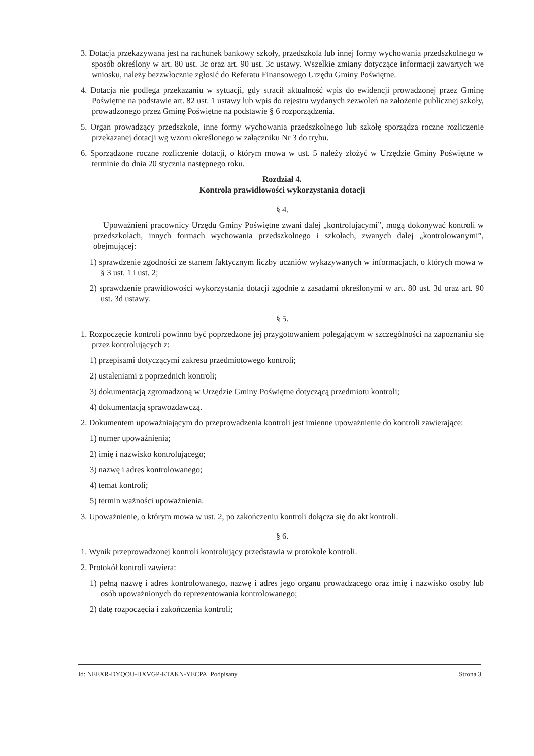3. Dotacja przekazywana jest na rachunek bankowy szkoły, przedszkola lub innej formy wychowania przedszkolnego w sposób określony w art. 80 ust. 3c oraz art. 90 ust. 3c ustawy. Wszelkie zmiany dotyczące informacji zawartych we wniosku, należy bezzwłocznie zgłosić do Referatu Finansowego Urzędu Gminy Poświętne.
4. Dotacja nie podlega przekazaniu w sytuacji, gdy stracił aktualność wpis do ewidencji prowadzonej przez Gminę Poświętne na podstawie art. 82 ust. 1 ustawy lub wpis do rejestru wydanych zezwoleń na założenie publicznej szkoły, prowadzonego przez Gminę Poświętne na podstawie § 6 rozporządzenia.
5. Organ prowadzący przedszkole, inne formy wychowania przedszkolnego lub szkołę sporządza roczne rozliczenie przekazanej dotacji wg wzoru określonego w załączniku Nr 3 do trybu.
6. Sporządzone roczne rozliczenie dotacji, o którym mowa w ust. 5 należy złożyć w Urzędzie Gminy Poświętne w terminie do dnia 20 stycznia następnego roku.
Rozdział 4.
Kontrola prawidłowości wykorzystania dotacji
§ 4.
Upoważnieni pracownicy Urzędu Gminy Poświętne zwani dalej „kontrolującymi”, mogą dokonywać kontroli w przedszkolach, innych formach wychowania przedszkolnego i szkołach, zwanych dalej „kontrolowanymi”, obejmującej:
1) sprawdzenie zgodności ze stanem faktycznym liczby uczniów wykazywanych w informacjach, o których mowa w § 3 ust. 1 i ust. 2;
2) sprawdzenie prawidłowości wykorzystania dotacji zgodnie z zasadami określonymi w art. 80 ust. 3d oraz art. 90 ust. 3d ustawy.
§ 5.
1. Rozpoczęcie kontroli powinno być poprzedzone jej przygotowaniem polegającym w szczególności na zapoznaniu się przez kontrolujących z:
1) przepisami dotyczącymi zakresu przedmiotowego kontroli;
2) ustaleniami z poprzednich kontroli;
3) dokumentacją zgromadzoną w Urzędzie Gminy Poświętne dotyczącą przedmiotu kontroli;
4) dokumentacją sprawozdawczą.
2. Dokumentem upoważniającym do przeprowadzenia kontroli jest imienne upoważnienie do kontroli zawierające:
1) numer upoważnienia;
2) imię i nazwisko kontrolującego;
3) nazwę i adres kontrolowanego;
4) temat kontroli;
5) termin ważności upoważnienia.
3. Upoważnienie, o którym mowa w ust. 2, po zakończeniu kontroli dołącza się do akt kontroli.
§ 6.
1. Wynik przeprowadzonej kontroli kontrolujący przedstawia w protokole kontroli.
2. Protokół kontroli zawiera:
1) pełną nazwę i adres kontrolowanego, nazwę i adres jego organu prowadzącego oraz imię i nazwisko osoby lub osób upoważnionych do reprezentowania kontrolowanego;
2) datę rozpoczęcia i zakończenia kontroli;
Id: NEEXR-DYQOU-HXVGP-KTAKN-YECPA. Podpisany Strona 3